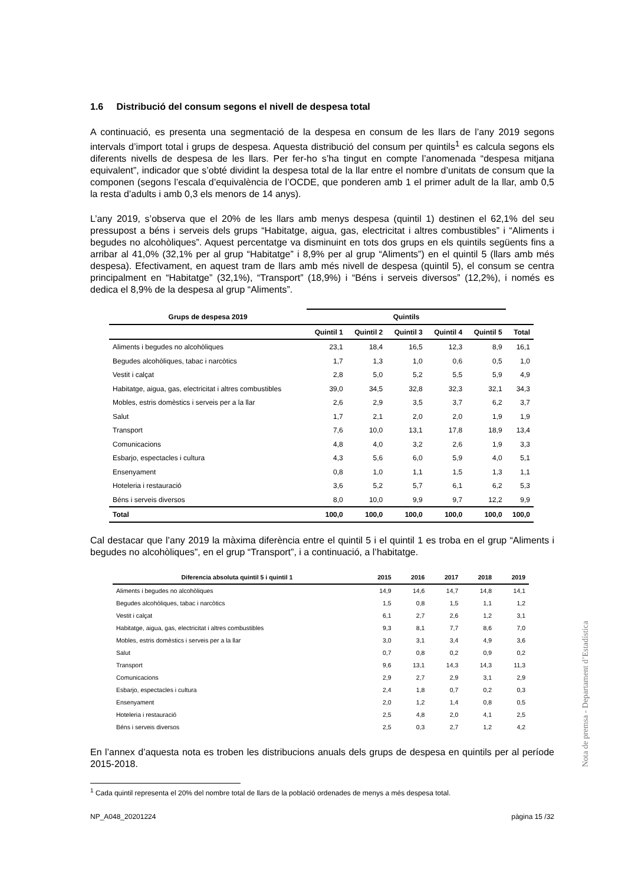1.6 Distribució del consum segons el nivell de despesa total
A continuació, es presenta una segmentació de la despesa en consum de les llars de l’any 2019 segons intervals d’import total i grups de despesa. Aquesta distribució del consum per quintils<sup>1</sup> es calcula segons els diferents nivells de despesa de les llars. Per fer-ho s’ha tingut en compte l’anomenada “despesa mitjana equivalent”, indicador que s’obté dividint la despesa total de la llar entre el nombre d’unitats de consum que la componen (segons l’escala d’equivalència de l’OCDE, que ponderen amb 1 el primer adult de la llar, amb 0,5 la resta d’adults i amb 0,3 els menors de 14 anys).
L’any 2019, s’observa que el 20% de les llars amb menys despesa (quintil 1) destinen el 62,1% del seu pressupost a béns i serveis dels grups “Habitatge, aigua, gas, electricitat i altres combustibles” i “Aliments i begudes no alcohòliques”. Aquest percentatge va disminuint en tots dos grups en els quintils següents fins a arribar al 41,0% (32,1% per al grup “Habitatge” i 8,9% per al grup “Aliments”) en el quintil 5 (llars amb més despesa). Efectivament, en aquest tram de llars amb més nivell de despesa (quintil 5), el consum se centra principalment en “Habitatge” (32,1%), “Transport” (18,9%) i “Béns i serveis diversos” (12,2%), i només es dedica el 8,9% de la despesa al grup “Aliments”.
| Grups de despesa 2019 | Quintils | | | | | |
| --- | --- | --- | --- | --- | --- | --- |
| | Quintil 1 | Quintil 2 | Quintil 3 | Quintil 4 | Quintil 5 | Total |
| Aliments i begudes no alcohòliques | 23,1 | 18,4 | 16,5 | 12,3 | 8,9 | 16,1 |
| Begudes alcohòliques, tabac i narcòtics | 1,7 | 1,3 | 1,0 | 0,6 | 0,5 | 1,0 |
| Vestit i calçat | 2,8 | 5,0 | 5,2 | 5,5 | 5,9 | 4,9 |
| Habitatge, aigua, gas, electricitat i altres combustibles | 39,0 | 34,5 | 32,8 | 32,3 | 32,1 | 34,3 |
| Mobles, estris domèstics i serveis per a la llar | 2,6 | 2,9 | 3,5 | 3,7 | 6,2 | 3,7 |
| Salut | 1,7 | 2,1 | 2,0 | 2,0 | 1,9 | 1,9 |
| Transport | 7,6 | 10,0 | 13,1 | 17,8 | 18,9 | 13,4 |
| Comunicacions | 4,8 | 4,0 | 3,2 | 2,6 | 1,9 | 3,3 |
| Esbarjo, espectacles i cultura | 4,3 | 5,6 | 6,0 | 5,9 | 4,0 | 5,1 |
| Ensenyament | 0,8 | 1,0 | 1,1 | 1,5 | 1,3 | 1,1 |
| Hoteleria i restauració | 3,6 | 5,2 | 5,7 | 6,1 | 6,2 | 5,3 |
| Béns i serveis diversos | 8,0 | 10,0 | 9,9 | 9,7 | 12,2 | 9,9 |
| Total | 100,0 | 100,0 | 100,0 | 100,0 | 100,0 | 100,0 |
Cal destacar que l’any 2019 la màxima diferència entre el quintil 5 i el quintil 1 es troba en el grup “Aliments i begudes no alcohòliques”, en el grup “Transport”, i a continuació, a l’habitatge.
| Diferencia absoluta quintil 5 i quintil 1 | 2015 | 2016 | 2017 | 2018 | 2019 |
| --- | --- | --- | --- | --- | --- |
| Aliments i begudes no alcohòliques | 14,9 | 14,6 | 14,7 | 14,8 | 14,1 |
| Begudes alcohòliques, tabac i narcòtics | 1,5 | 0,8 | 1,5 | 1,1 | 1,2 |
| Vestit i calçat | 6,1 | 2,7 | 2,6 | 1,2 | 3,1 |
| Habitatge, aigua, gas, electricitat i altres combustibles | 9,3 | 8,1 | 7,7 | 8,6 | 7,0 |
| Mobles, estris domèstics i serveis per a la llar | 3,0 | 3,1 | 3,4 | 4,9 | 3,6 |
| Salut | 0,7 | 0,8 | 0,2 | 0,9 | 0,2 |
| Transport | 9,6 | 13,1 | 14,3 | 14,3 | 11,3 |
| Comunicacions | 2,9 | 2,7 | 2,9 | 3,1 | 2,9 |
| Esbarjo, espectacles i cultura | 2,4 | 1,8 | 0,7 | 0,2 | 0,3 |
| Ensenyament | 2,0 | 1,2 | 1,4 | 0,8 | 0,5 |
| Hoteleria i restauració | 2,5 | 4,8 | 2,0 | 4,1 | 2,5 |
| Béns i serveis diversos | 2,5 | 0,3 | 2,7 | 1,2 | 4,2 |
En l’annex d’aquesta nota es troben les distribucions anuals dels grups de despesa en quintils per al període 2015-2018.
<sup>1</sup> Cada quintil representa el 20% del nombre total de llars de la població ordenades de menys a més despesa total.
NP_A048_20201224 pàgina 15 /32
Nota de premsa - Departament d’Estadística